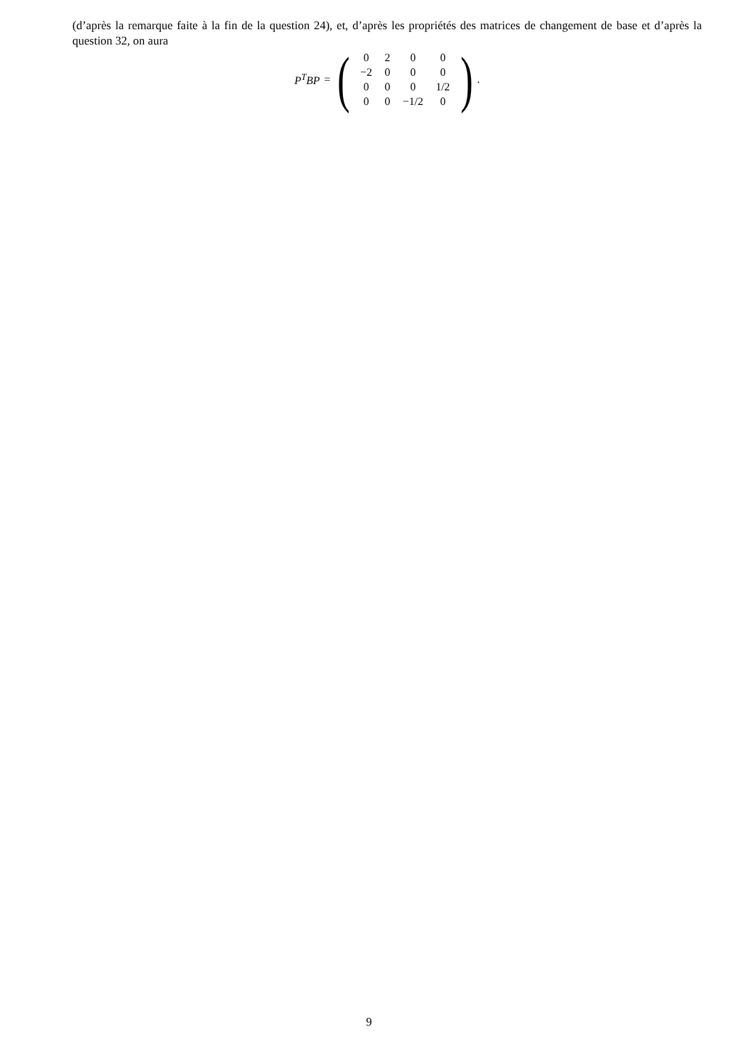(d’après la remarque faite à la fin de la question 24), et, d’après les propriétés des matrices de changement de base et d’après la question 32, on aura
P<sup>T</sup>BP = (
| 0 | 2 | 0 | 0 |
| −2 | 0 | 0 | 0 |
| 0 | 0 | 0 | 1/2 |
| 0 | 0 | −1/2 | 0 |
).
9